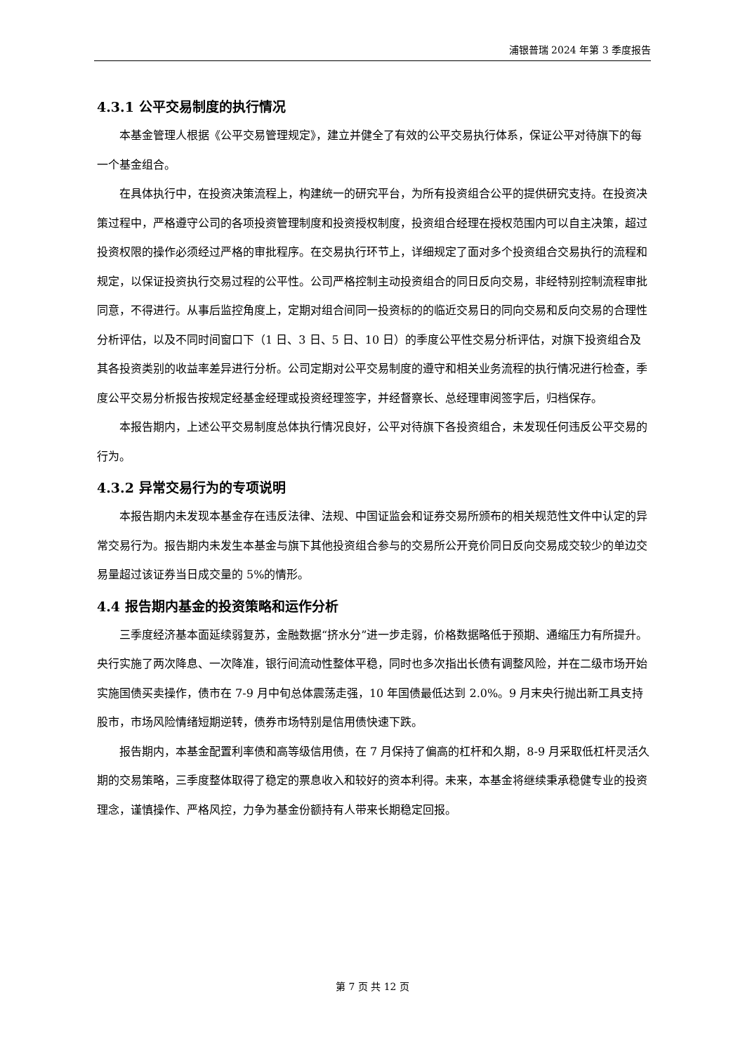浦银普瑞 2024 年第 3 季度报告
4.3.1 公平交易制度的执行情况
本基金管理人根据《公平交易管理规定》，建立并健全了有效的公平交易执行体系，保证公平对待旗下的每一个基金组合。
在具体执行中，在投资决策流程上，构建统一的研究平台，为所有投资组合公平的提供研究支持。在投资决策过程中，严格遵守公司的各项投资管理制度和投资授权制度，投资组合经理在授权范围内可以自主决策，超过投资权限的操作必须经过严格的审批程序。在交易执行环节上，详细规定了面对多个投资组合交易执行的流程和规定，以保证投资执行交易过程的公平性。公司严格控制主动投资组合的同日反向交易，非经特别控制流程审批同意，不得进行。从事后监控角度上，定期对组合间同一投资标的的临近交易日的同向交易和反向交易的合理性分析评估，以及不同时间窗口下（1 日、3 日、5 日、10 日）的季度公平性交易分析评估，对旗下投资组合及其各投资类别的收益率差异进行分析。公司定期对公平交易制度的遵守和相关业务流程的执行情况进行检查，季度公平交易分析报告按规定经基金经理或投资经理签字，并经督察长、总经理审阅签字后，归档保存。
本报告期内，上述公平交易制度总体执行情况良好，公平对待旗下各投资组合，未发现任何违反公平交易的行为。
4.3.2 异常交易行为的专项说明
本报告期内未发现本基金存在违反法律、法规、中国证监会和证券交易所颁布的相关规范性文件中认定的异常交易行为。报告期内未发生本基金与旗下其他投资组合参与的交易所公开竞价同日反向交易成交较少的单边交易量超过该证券当日成交量的 5%的情形。
4.4 报告期内基金的投资策略和运作分析
三季度经济基本面延续弱复苏，金融数据“挤水分”进一步走弱，价格数据略低于预期、通缩压力有所提升。央行实施了两次降息、一次降准，银行间流动性整体平稳，同时也多次指出长债有调整风险，并在二级市场开始实施国债买卖操作，债市在 7-9 月中旬总体震荡走强，10 年国债最低达到 2.0%。9 月末央行抛出新工具支持股市，市场风险情绪短期逆转，债券市场特别是信用债快速下跌。
报告期内，本基金配置利率债和高等级信用债，在 7 月保持了偏高的杠杆和久期，8-9 月采取低杠杆灵活久期的交易策略，三季度整体取得了稳定的票息收入和较好的资本利得。未来，本基金将继续秉承稳健专业的投资理念，谨慎操作、严格风控，力争为基金份额持有人带来长期稳定回报。
第 7 页 共 12 页